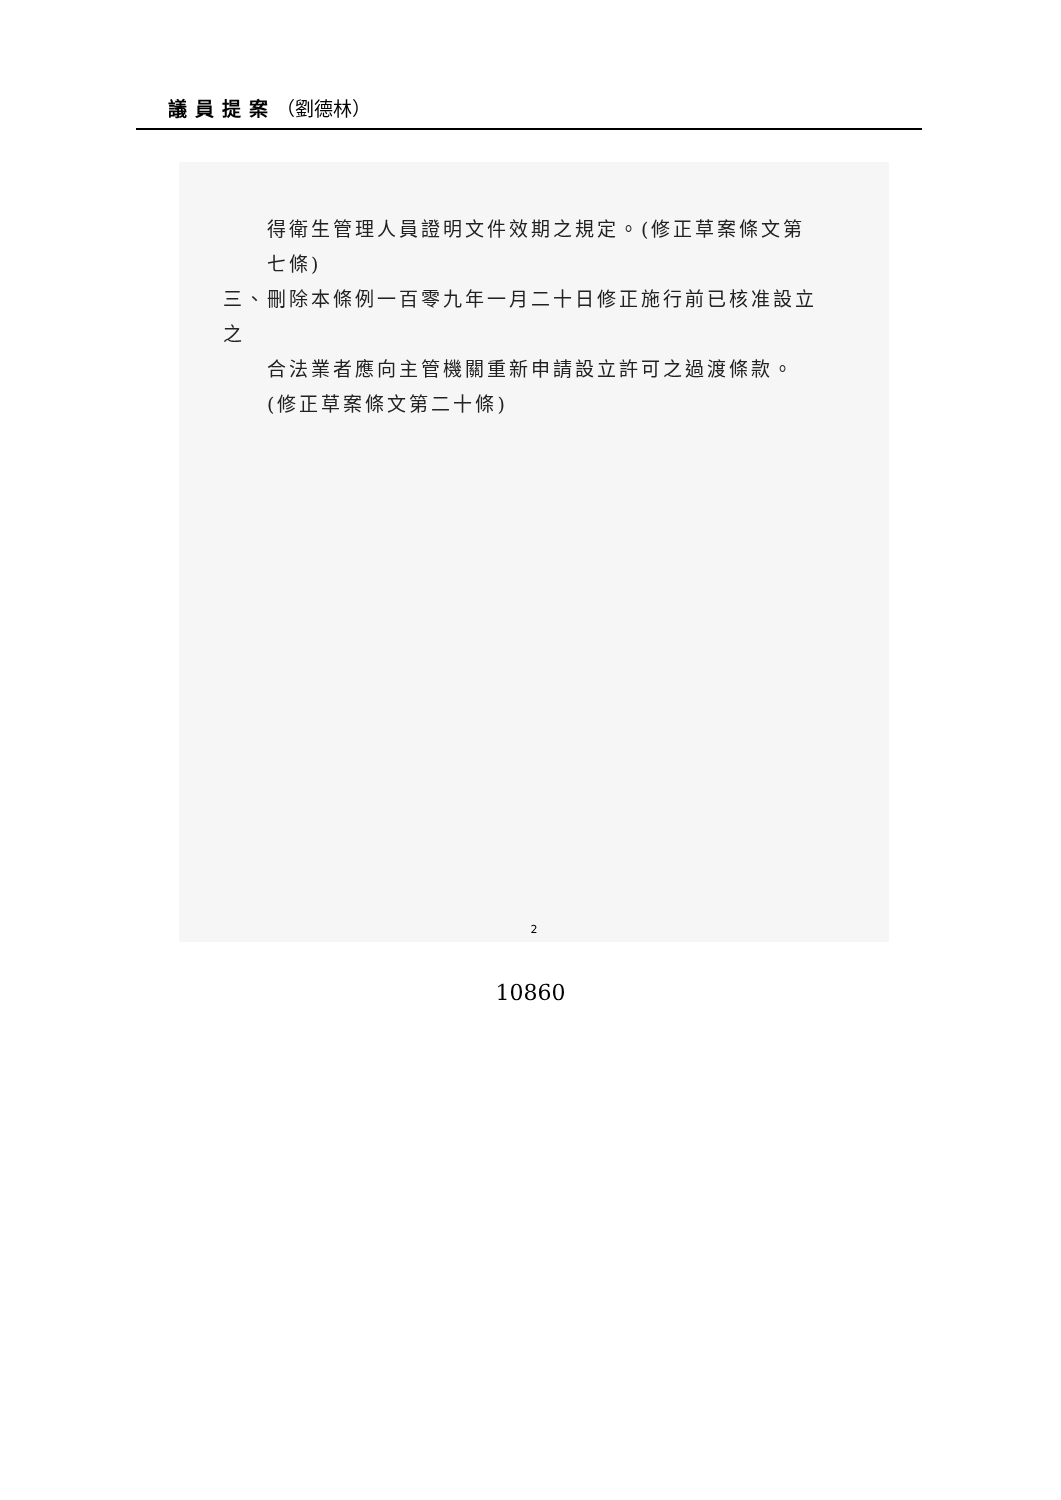議員提案（劉德林）
得衛生管理人員證明文件效期之規定。(修正草案條文第七條)
三、刪除本條例一百零九年一月二十日修正施行前已核准設立之
合法業者應向主管機關重新申請設立許可之過渡條款。(修正草案條文第二十條)
2
10860